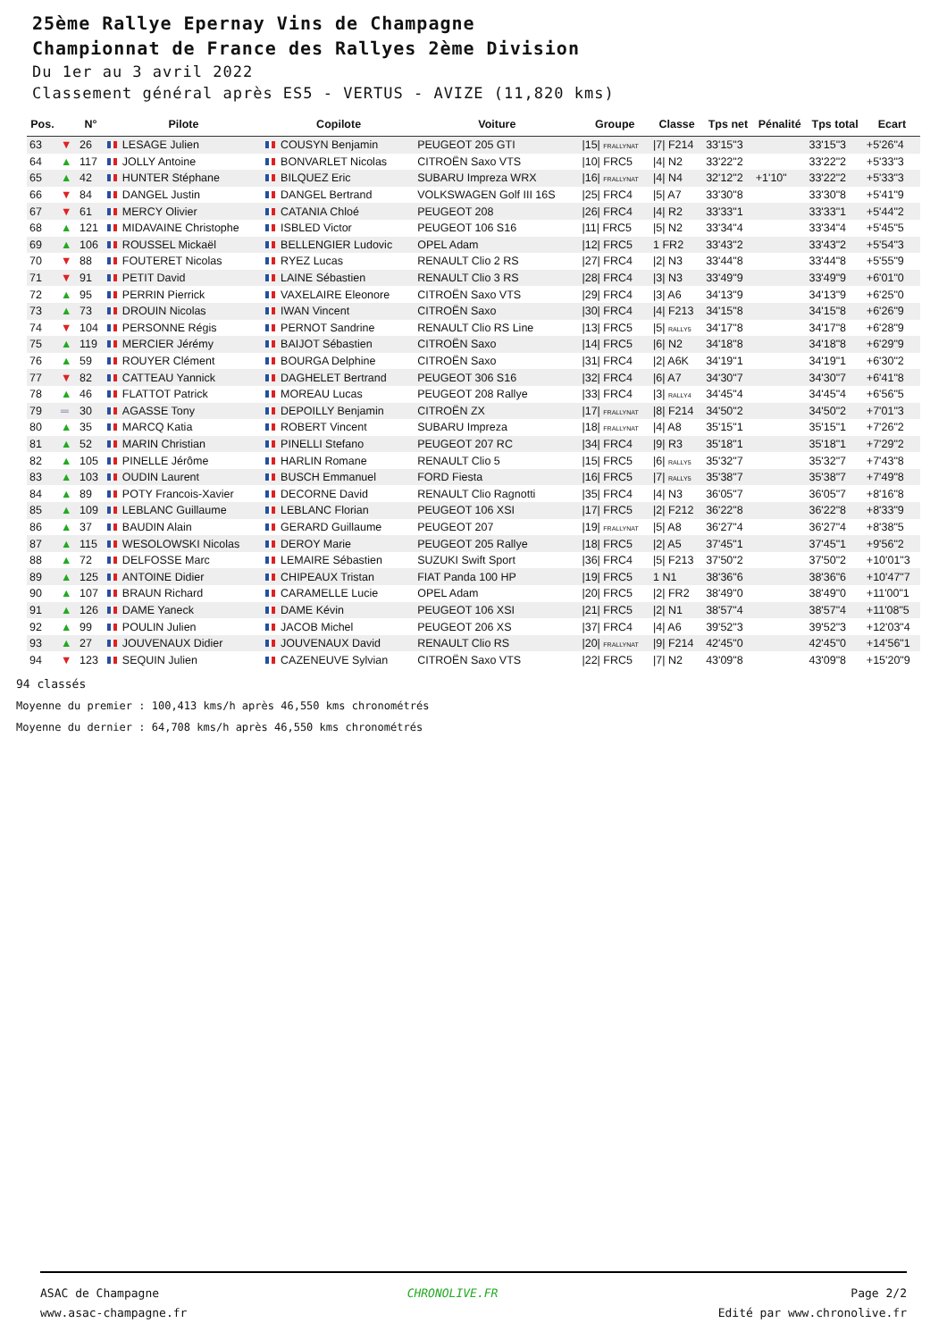25ème Rallye Epernay Vins de Champagne
Championnat de France des Rallyes 2ème Division
Du 1er au 3 avril 2022
Classement général après ES5 - VERTUS - AVIZE (11,820 kms)
| Pos. | | N° | Pilote | Copilote | Voiture | Groupe | Classe | Tps net | Pénalité | Tps total | Ecart |
| --- | --- | --- | --- | --- | --- | --- | --- | --- | --- | --- | --- |
| 63 | ▼ | 26 | LESAGE Julien | COUSYN Benjamin | PEUGEOT 205 GTI | /15/ FRALLYNAT | /7/ F214 | 33'15"3 | | 33'15"3 | +5'26"4 |
| 64 | ▲ | 117 | JOLLY Antoine | BONVARLET Nicolas | CITROËN Saxo VTS | /10/ FRC5 | /4/ N2 | 33'22"2 | | 33'22"2 | +5'33"3 |
| 65 | ▲ | 42 | HUNTER Stéphane | BILQUEZ Eric | SUBARU Impreza WRX | /16/ FRALLYNAT | /4/ N4 | 32'12"2 | +1'10" | 33'22"2 | +5'33"3 |
| 66 | ▼ | 84 | DANGEL Justin | DANGEL Bertrand | VOLKSWAGEN Golf III 16S | /25/ FRC4 | /5/ A7 | 33'30"8 | | 33'30"8 | +5'41"9 |
| 67 | ▼ | 61 | MERCY Olivier | CATANIA Chloé | PEUGEOT 208 | /26/ FRC4 | /4/ R2 | 33'33"1 | | 33'33"1 | +5'44"2 |
| 68 | ▲ | 121 | MIDAVAINE Christophe | ISBLED Victor | PEUGEOT 106 S16 | /11/ FRC5 | /5/ N2 | 33'34"4 | | 33'34"4 | +5'45"5 |
| 69 | ▲ | 106 | ROUSSEL Mickaël | BELLENGIER Ludovic | OPEL Adam | /12/ FRC5 | 1 FR2 | 33'43"2 | | 33'43"2 | +5'54"3 |
| 70 | ▼ | 88 | FOUTERET Nicolas | RYEZ Lucas | RENAULT Clio 2 RS | /27/ FRC4 | /2/ N3 | 33'44"8 | | 33'44"8 | +5'55"9 |
| 71 | ▼ | 91 | PETIT David | LAINE Sébastien | RENAULT Clio 3 RS | /28/ FRC4 | /3/ N3 | 33'49"9 | | 33'49"9 | +6'01"0 |
| 72 | ▲ | 95 | PERRIN Pierrick | VAXELAIRE Eleonore | CITROËN Saxo VTS | /29/ FRC4 | /3/ A6 | 34'13"9 | | 34'13"9 | +6'25"0 |
| 73 | ▲ | 73 | DROUIN Nicolas | IWAN Vincent | CITROËN Saxo | /30/ FRC4 | /4/ F213 | 34'15"8 | | 34'15"8 | +6'26"9 |
| 74 | ▼ | 104 | PERSONNE Régis | PERNOT Sandrine | RENAULT Clio RS Line | /13/ FRC5 | /5/ RALLY5 | 34'17"8 | | 34'17"8 | +6'28"9 |
| 75 | ▲ | 119 | MERCIER Jérémy | BAIJOT Sébastien | CITROËN Saxo | /14/ FRC5 | /6/ N2 | 34'18"8 | | 34'18"8 | +6'29"9 |
| 76 | ▲ | 59 | ROUYER Clément | BOURGA Delphine | CITROËN Saxo | /31/ FRC4 | /2/ A6K | 34'19"1 | | 34'19"1 | +6'30"2 |
| 77 | ▼ | 82 | CATTEAU Yannick | DAGHELET Bertrand | PEUGEOT 306 S16 | /32/ FRC4 | /6/ A7 | 34'30"7 | | 34'30"7 | +6'41"8 |
| 78 | ▲ | 46 | FLATTOT Patrick | MOREAU Lucas | PEUGEOT 208 Rallye | /33/ FRC4 | /3/ RALLY4 | 34'45"4 | | 34'45"4 | +6'56"5 |
| 79 | ═ | 30 | AGASSE Tony | DEPOILLY Benjamin | CITROËN ZX | /17/ FRALLYNAT | /8/ F214 | 34'50"2 | | 34'50"2 | +7'01"3 |
| 80 | ▲ | 35 | MARCQ Katia | ROBERT Vincent | SUBARU Impreza | /18/ FRALLYNAT | /4/ A8 | 35'15"1 | | 35'15"1 | +7'26"2 |
| 81 | ▲ | 52 | MARIN Christian | PINELLI Stefano | PEUGEOT 207 RC | /34/ FRC4 | /9/ R3 | 35'18"1 | | 35'18"1 | +7'29"2 |
| 82 | ▲ | 105 | PINELLE Jérôme | HARLIN Romane | RENAULT Clio 5 | /15/ FRC5 | /6/ RALLY5 | 35'32"7 | | 35'32"7 | +7'43"8 |
| 83 | ▲ | 103 | OUDIN Laurent | BUSCH Emmanuel | FORD Fiesta | /16/ FRC5 | /7/ RALLY5 | 35'38"7 | | 35'38"7 | +7'49"8 |
| 84 | ▲ | 89 | POTY Francois-Xavier | DECORNE David | RENAULT Clio Ragnotti | /35/ FRC4 | /4/ N3 | 36'05"7 | | 36'05"7 | +8'16"8 |
| 85 | ▲ | 109 | LEBLANC Guillaume | LEBLANC Florian | PEUGEOT 106 XSI | /17/ FRC5 | /2/ F212 | 36'22"8 | | 36'22"8 | +8'33"9 |
| 86 | ▲ | 37 | BAUDIN Alain | GERARD Guillaume | PEUGEOT 207 | /19/ FRALLYNAT | /5/ A8 | 36'27"4 | | 36'27"4 | +8'38"5 |
| 87 | ▲ | 115 | WESOLOWSKI Nicolas | DEROY Marie | PEUGEOT 205 Rallye | /18/ FRC5 | /2/ A5 | 37'45"1 | | 37'45"1 | +9'56"2 |
| 88 | ▲ | 72 | DELFOSSE Marc | LEMAIRE Sébastien | SUZUKI Swift Sport | /36/ FRC4 | /5/ F213 | 37'50"2 | | 37'50"2 | +10'01"3 |
| 89 | ▲ | 125 | ANTOINE Didier | CHIPEAUX Tristan | FIAT Panda 100 HP | /19/ FRC5 | 1 N1 | 38'36"6 | | 38'36"6 | +10'47"7 |
| 90 | ▲ | 107 | BRAUN Richard | CARAMELLE Lucie | OPEL Adam | /20/ FRC5 | /2/ FR2 | 38'49"0 | | 38'49"0 | +11'00"1 |
| 91 | ▲ | 126 | DAME Yaneck | DAME Kévin | PEUGEOT 106 XSI | /21/ FRC5 | /2/ N1 | 38'57"4 | | 38'57"4 | +11'08"5 |
| 92 | ▲ | 99 | POULIN Julien | JACOB Michel | PEUGEOT 206 XS | /37/ FRC4 | /4/ A6 | 39'52"3 | | 39'52"3 | +12'03"4 |
| 93 | ▲ | 27 | JOUVENAUX Didier | JOUVENAUX David | RENAULT Clio RS | /20/ FRALLYNAT | /9/ F214 | 42'45"0 | | 42'45"0 | +14'56"1 |
| 94 | ▼ | 123 | SEQUIN Julien | CAZENEUVE Sylvian | CITROËN Saxo VTS | /22/ FRC5 | /7/ N2 | 43'09"8 | | 43'09"8 | +15'20"9 |
94 classés
Moyenne du premier : 100,413 kms/h après 46,550 kms chronométrés
Moyenne du dernier : 64,708 kms/h après 46,550 kms chronométrés
ASAC de Champagne
www.asac-champagne.fr
CHRONOLIVE.FR Page 2/2
Edité par www.chronolive.fr